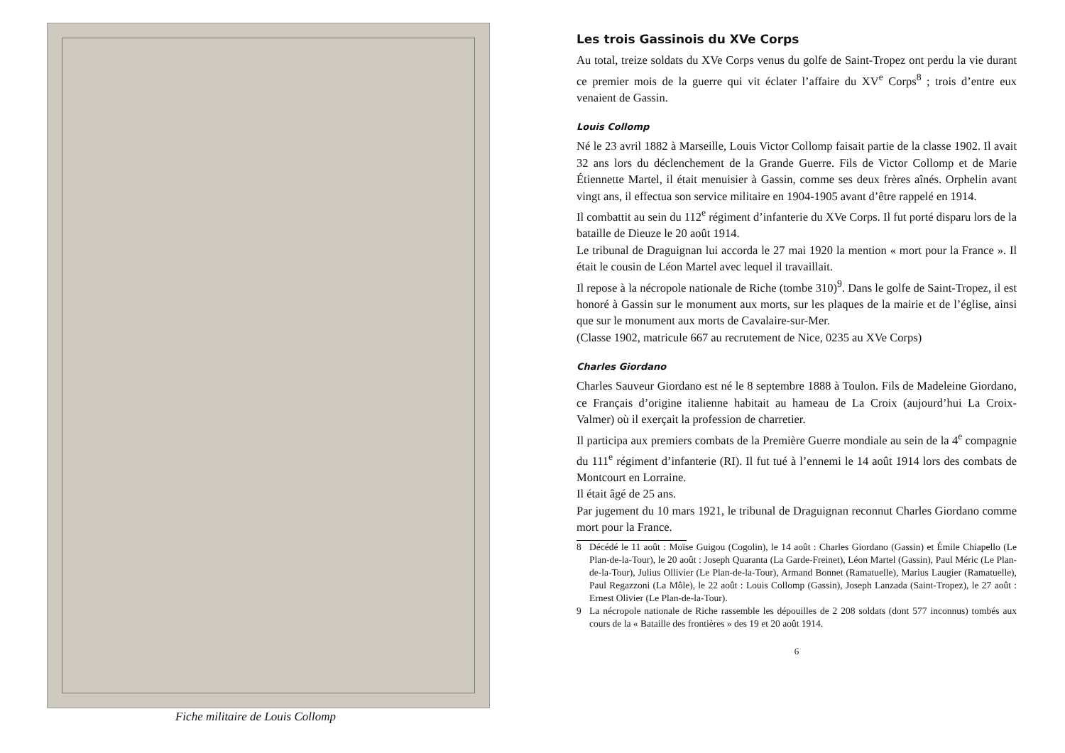Fiche militaire de Louis Collomp
Les trois Gassinois du XVe Corps
Au total, treize soldats du XVe Corps venus du golfe de Saint-Tropez ont perdu la vie durant ce premier mois de la guerre qui vit éclater l’affaire du XV<sup>e</sup> Corps<sup>8</sup> ; trois d’entre eux venaient de Gassin.
Louis Collomp
Né le 23 avril 1882 à Marseille, Louis Victor Collomp faisait partie de la classe 1902. Il avait 32 ans lors du déclenchement de la Grande Guerre. Fils de Victor Collomp et de Marie Étiennette Martel, il était menuisier à Gassin, comme ses deux frères aînés. Orphelin avant vingt ans, il effectua son service militaire en 1904-1905 avant d’être rappelé en 1914.
Il combattit au sein du 112<sup>e</sup> régiment d’infanterie du XVe Corps. Il fut porté disparu lors de la bataille de Dieuze le 20 août 1914.
Le tribunal de Draguignan lui accorda le 27 mai 1920 la mention « mort pour la France ». Il était le cousin de Léon Martel avec lequel il travaillait.
Il repose à la nécropole nationale de Riche (tombe 310)<sup>9</sup>. Dans le golfe de Saint-Tropez, il est honoré à Gassin sur le monument aux morts, sur les plaques de la mairie et de l’église, ainsi que sur le monument aux morts de Cavalaire-sur-Mer.
(Classe 1902, matricule 667 au recrutement de Nice, 0235 au XVe Corps)
Charles Giordano
Charles Sauveur Giordano est né le 8 septembre 1888 à Toulon. Fils de Madeleine Giordano, ce Français d’origine italienne habitait au hameau de La Croix (aujourd’hui La Croix-Valmer) où il exerçait la profession de charretier.
Il participa aux premiers combats de la Première Guerre mondiale au sein de la 4<sup>e</sup> compagnie du 111<sup>e</sup> régiment d’infanterie (RI). Il fut tué à l’ennemi le 14 août 1914 lors des combats de Montcourt en Lorraine.
Il était âgé de 25 ans.
Par jugement du 10 mars 1921, le tribunal de Draguignan reconnut Charles Giordano comme mort pour la France.
8 Décédé le 11 août : Moïse Guigou (Cogolin), le 14 août : Charles Giordano (Gassin) et Émile Chiapello (Le Plan-de-la-Tour), le 20 août : Joseph Quaranta (La Garde-Freinet), Léon Martel (Gassin), Paul Méric (Le Plan-de-la-Tour), Julius Ollivier (Le Plan-de-la-Tour), Armand Bonnet (Ramatuelle), Marius Laugier (Ramatuelle), Paul Regazzoni (La Môle), le 22 août : Louis Collomp (Gassin), Joseph Lanzada (Saint-Tropez), le 27 août : Ernest Olivier (Le Plan-de-la-Tour).
9 La nécropole nationale de Riche rassemble les dépouilles de 2 208 soldats (dont 577 inconnus) tombés aux cours de la « Bataille des frontières » des 19 et 20 août 1914.
6